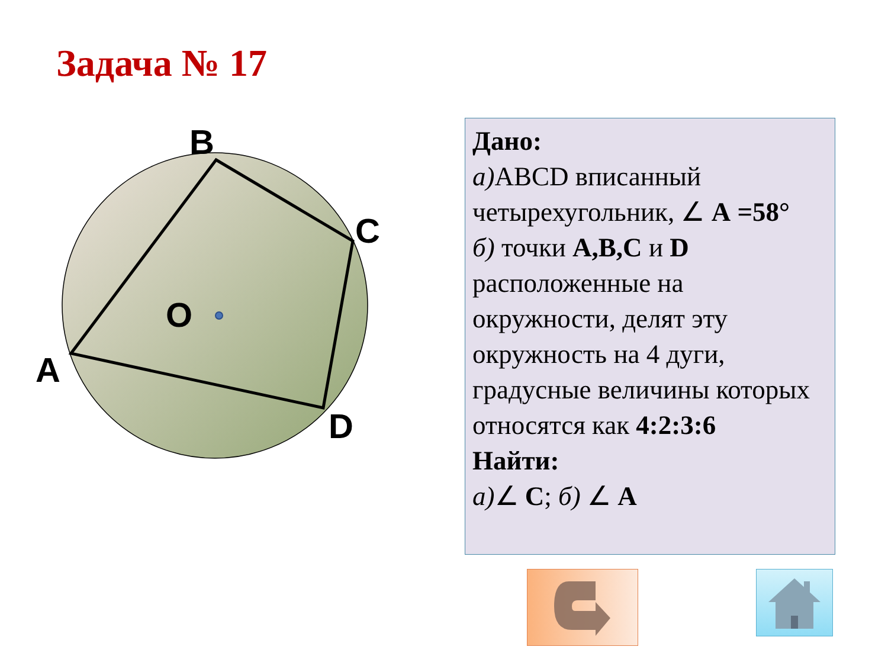Задача № 17
B
C
O
A
D
Дано:
а) ABCD вписанный четырехугольник, ∠ A =58°
б) точки A,B,C и D расположенные на окружности, делят эту окружность на 4 дуги, градусные величины которых относятся как 4:2:3:6
Найти:
а)∠ C; б) ∠ A